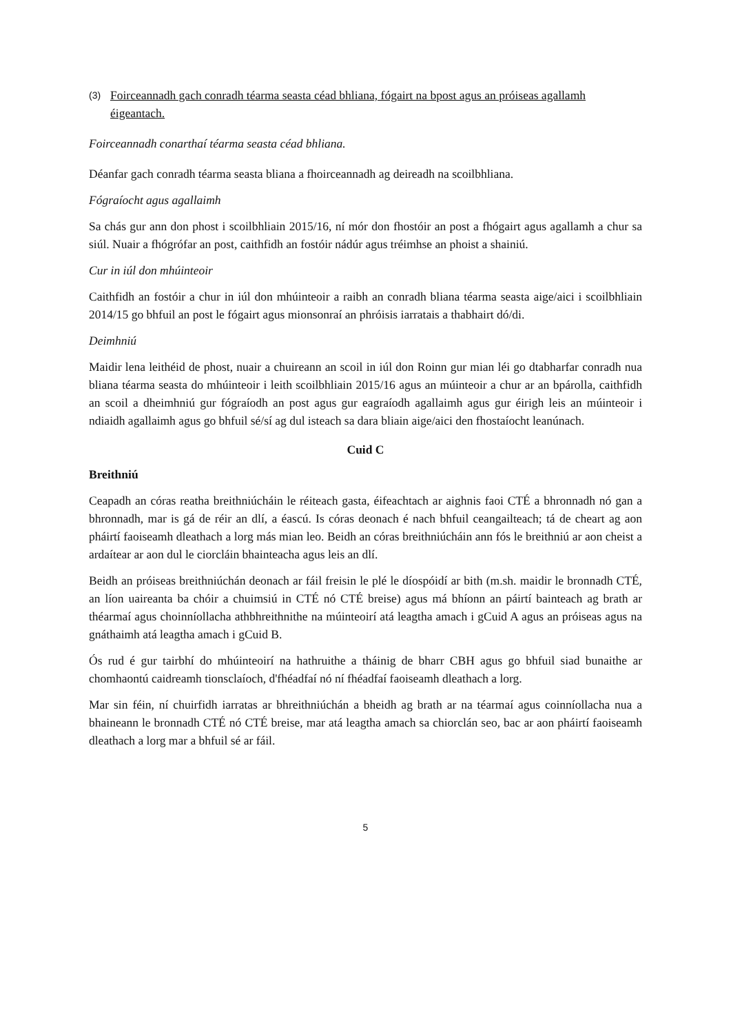(3)
Foirceannadh gach conradh téarma seasta céad bhliana, fógairt na bpost agus an próiseas agallamh éigeantach.
Foirceannadh conarthaí téarma seasta céad bhliana.
Déanfar gach conradh téarma seasta bliana a fhoirceannadh ag deireadh na scoilbhliana.
Fógraíocht agus agallaimh
Sa chás gur ann don phost i scoilbhliain 2015/16, ní mór don fhostóir an post a fhógairt agus agallamh a chur sa siúl. Nuair a fhógrófar an post, caithfidh an fostóir nádúr agus tréimhse an phoist a shainiú.
Cur in iúl don mhúinteoir
Caithfidh an fostóir a chur in iúl don mhúinteoir a raibh an conradh bliana téarma seasta aige/aici i scoilbhliain 2014/15 go bhfuil an post le fógairt agus mionsonraí an phróisis iarratais a thabhairt dó/di.
Deimhniú
Maidir lena leithéid de phost, nuair a chuireann an scoil in iúl don Roinn gur mian léi go dtabharfar conradh nua bliana téarma seasta do mhúinteoir i leith scoilbhliain 2015/16 agus an múinteoir a chur ar an bpárolla, caithfidh an scoil a dheimhniú gur fógraíodh an post agus gur eagraíodh agallaimh agus gur éirigh leis an múinteoir i ndiaidh agallaimh agus go bhfuil sé/sí ag dul isteach sa dara bliain aige/aici den fhostaíocht leanúnach.
Cuid C
Breithniú
Ceapadh an córas reatha breithniúcháin le réiteach gasta, éifeachtach ar aighnis faoi CTÉ a bhronnadh nó gan a bhronnadh, mar is gá de réir an dlí, a éascú. Is córas deonach é nach bhfuil ceangailteach; tá de cheart ag aon pháirtí faoiseamh dleathach a lorg más mian leo. Beidh an córas breithniúcháin ann fós le breithniú ar aon cheist a ardaítear ar aon dul le ciorcláin bhainteacha agus leis an dlí.
Beidh an próiseas breithniúchán deonach ar fáil freisin le plé le díospóidí ar bith (m.sh. maidir le bronnadh CTÉ, an líon uaireanta ba chóir a chuimsiú in CTÉ nó CTÉ breise) agus má bhíonn an páirtí bainteach ag brath ar théarmaí agus choinníollacha athbhreithnithe na múinteoirí atá leagtha amach i gCuid A agus an próiseas agus na gnáthaimh atá leagtha amach i gCuid B.
Ós rud é gur tairbhí do mhúinteoirí na hathruithe a tháinig de bharr CBH agus go bhfuil siad bunaithe ar chomhaontú caidreamh tionsclaíoch, d'fhéadfaí nó ní fhéadfaí faoiseamh dleathach a lorg.
Mar sin féin, ní chuirfidh iarratas ar bhreithniúchán a bheidh ag brath ar na téarmaí agus coinníollacha nua a bhaineann le bronnadh CTÉ nó CTÉ breise, mar atá leagtha amach sa chiorclán seo, bac ar aon pháirtí faoiseamh dleathach a lorg mar a bhfuil sé ar fáil.
5